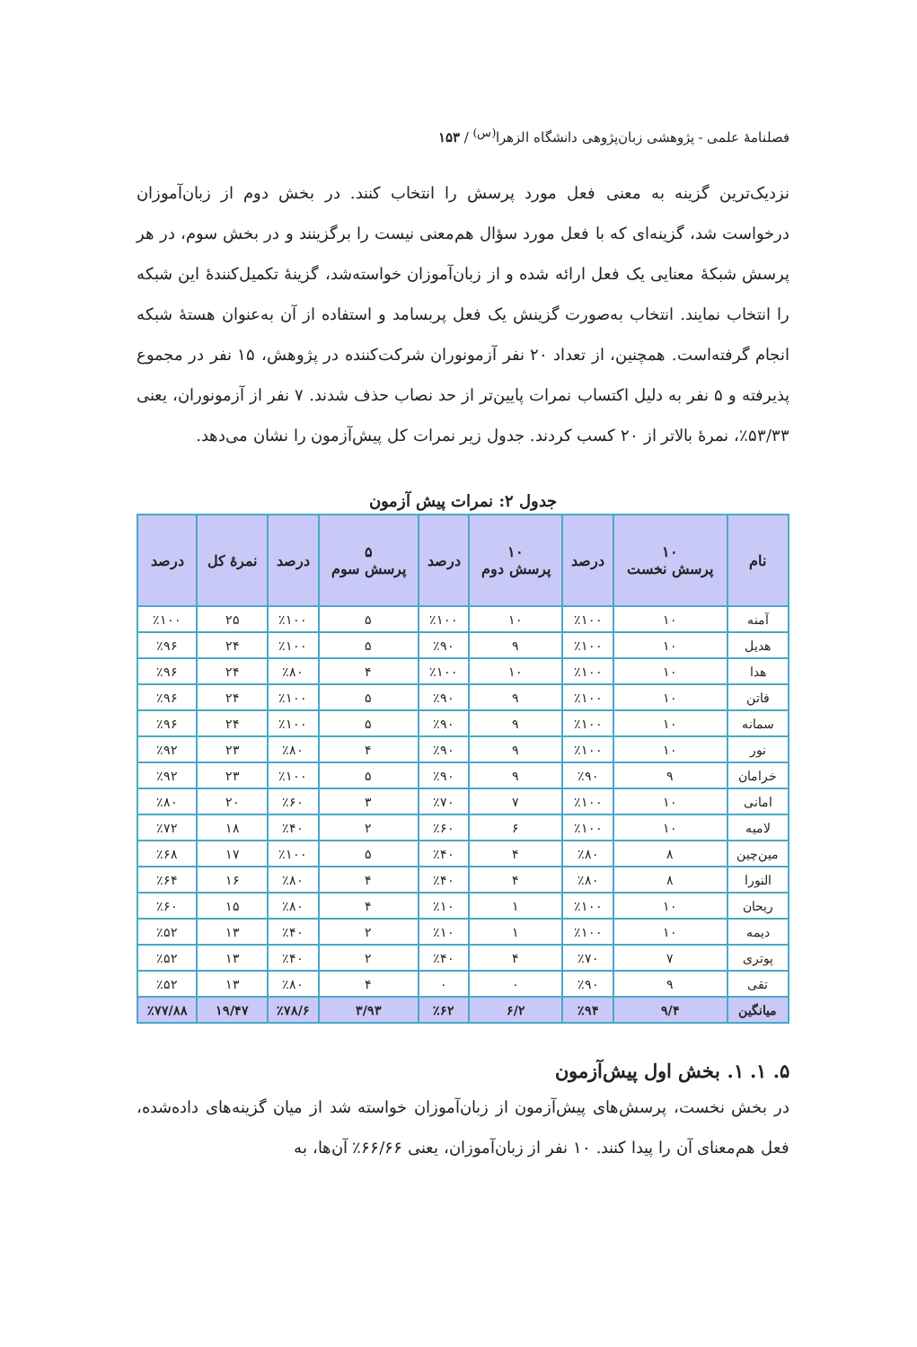فصلنامهٔ علمی - پژوهشی زبان‌پژوهی دانشگاه الزهرا<sup>(س)</sup> / ۱۵۳
نزدیک‌ترین گزینه به معنی فعل مورد پرسش را انتخاب کنند. در بخش دوم از زبان‌آموزان درخواست شد، گزینه‌ای که با فعل مورد سؤال هم‌معنی نیست را برگزینند و در بخش سوم، در هر پرسش شبکهٔ معنایی یک فعل ارائه شده و از زبان‌آموزان خواسته‌شد، گزینهٔ تکمیل‌کنندهٔ این شبکه را انتخاب نمایند. انتخاب به‌صورت گزینش یک فعل پربسامد و استفاده از آن به‌عنوان هستهٔ شبکه انجام گرفته‌است. همچنین، از تعداد ۲۰ نفر آزمونوران شرکت‌کننده در پژوهش، ۱۵ نفر در مجموع پذیرفته و ۵ نفر به دلیل اکتساب نمرات پایین‌تر از حد نصاب حذف شدند. ۷ نفر از آزمونوران، یعنی ۵۳/۳۳٪، نمرهٔ بالاتر از ۲۰ کسب کردند. جدول زیر نمرات کل پیش‌آزمون را نشان می‌دهد.
جدول ۲: نمرات پیش آزمون
| نام | ۱۰ پرسش نخست | درصد | ۱۰ پرسش دوم | درصد | ۵ پرسش سوم | درصد | نمرهٔ کل | درصد |
| --- | --- | --- | --- | --- | --- | --- | --- | --- |
| آمنه | ۱۰ | ٪۱۰۰ | ۱۰ | ٪۱۰۰ | ۵ | ٪۱۰۰ | ۲۵ | ٪۱۰۰ |
| هدیل | ۱۰ | ٪۱۰۰ | ۹ | ٪۹۰ | ۵ | ٪۱۰۰ | ۲۴ | ٪۹۶ |
| هدا | ۱۰ | ٪۱۰۰ | ۱۰ | ٪۱۰۰ | ۴ | ٪۸۰ | ۲۴ | ٪۹۶ |
| فاتن | ۱۰ | ٪۱۰۰ | ۹ | ٪۹۰ | ۵ | ٪۱۰۰ | ۲۴ | ٪۹۶ |
| سمانه | ۱۰ | ٪۱۰۰ | ۹ | ٪۹۰ | ۵ | ٪۱۰۰ | ۲۴ | ٪۹۶ |
| نور | ۱۰ | ٪۱۰۰ | ۹ | ٪۹۰ | ۴ | ٪۸۰ | ۲۳ | ٪۹۲ |
| خرامان | ۹ | ٪۹۰ | ۹ | ٪۹۰ | ۵ | ٪۱۰۰ | ۲۳ | ٪۹۲ |
| امانی | ۱۰ | ٪۱۰۰ | ۷ | ٪۷۰ | ۳ | ٪۶۰ | ۲۰ | ٪۸۰ |
| لامیه | ۱۰ | ٪۱۰۰ | ۶ | ٪۶۰ | ۲ | ٪۴۰ | ۱۸ | ٪۷۲ |
| مین‌چین | ۸ | ٪۸۰ | ۴ | ٪۴۰ | ۵ | ٪۱۰۰ | ۱۷ | ٪۶۸ |
| النورا | ۸ | ٪۸۰ | ۴ | ٪۴۰ | ۴ | ٪۸۰ | ۱۶ | ٪۶۴ |
| ریحان | ۱۰ | ٪۱۰۰ | ۱ | ٪۱۰ | ۴ | ٪۸۰ | ۱۵ | ٪۶۰ |
| دیمه | ۱۰ | ٪۱۰۰ | ۱ | ٪۱۰ | ۲ | ٪۴۰ | ۱۳ | ٪۵۲ |
| پوتری | ۷ | ٪۷۰ | ۴ | ٪۴۰ | ۲ | ٪۴۰ | ۱۳ | ٪۵۲ |
| تقی | ۹ | ٪۹۰ | ۰ | ۰ | ۴ | ٪۸۰ | ۱۳ | ٪۵۲ |
| میانگین | ۹/۴ | ٪۹۴ | ۶/۲ | ٪۶۲ | ۳/۹۳ | ٪۷۸/۶ | ۱۹/۴۷ | ٪۷۷/۸۸ |
۵. ۱. ۱. بخش اول پیش‌آزمون
در بخش نخست، پرسش‌های پیش‌آزمون از زبان‌آموزان خواسته شد از میان گزینه‌های داده‌شده، فعل هم‌معنای آن را پیدا کنند. ۱۰ نفر از زبان‌آموزان، یعنی ۶۶/۶۶٪ آن‌ها، به